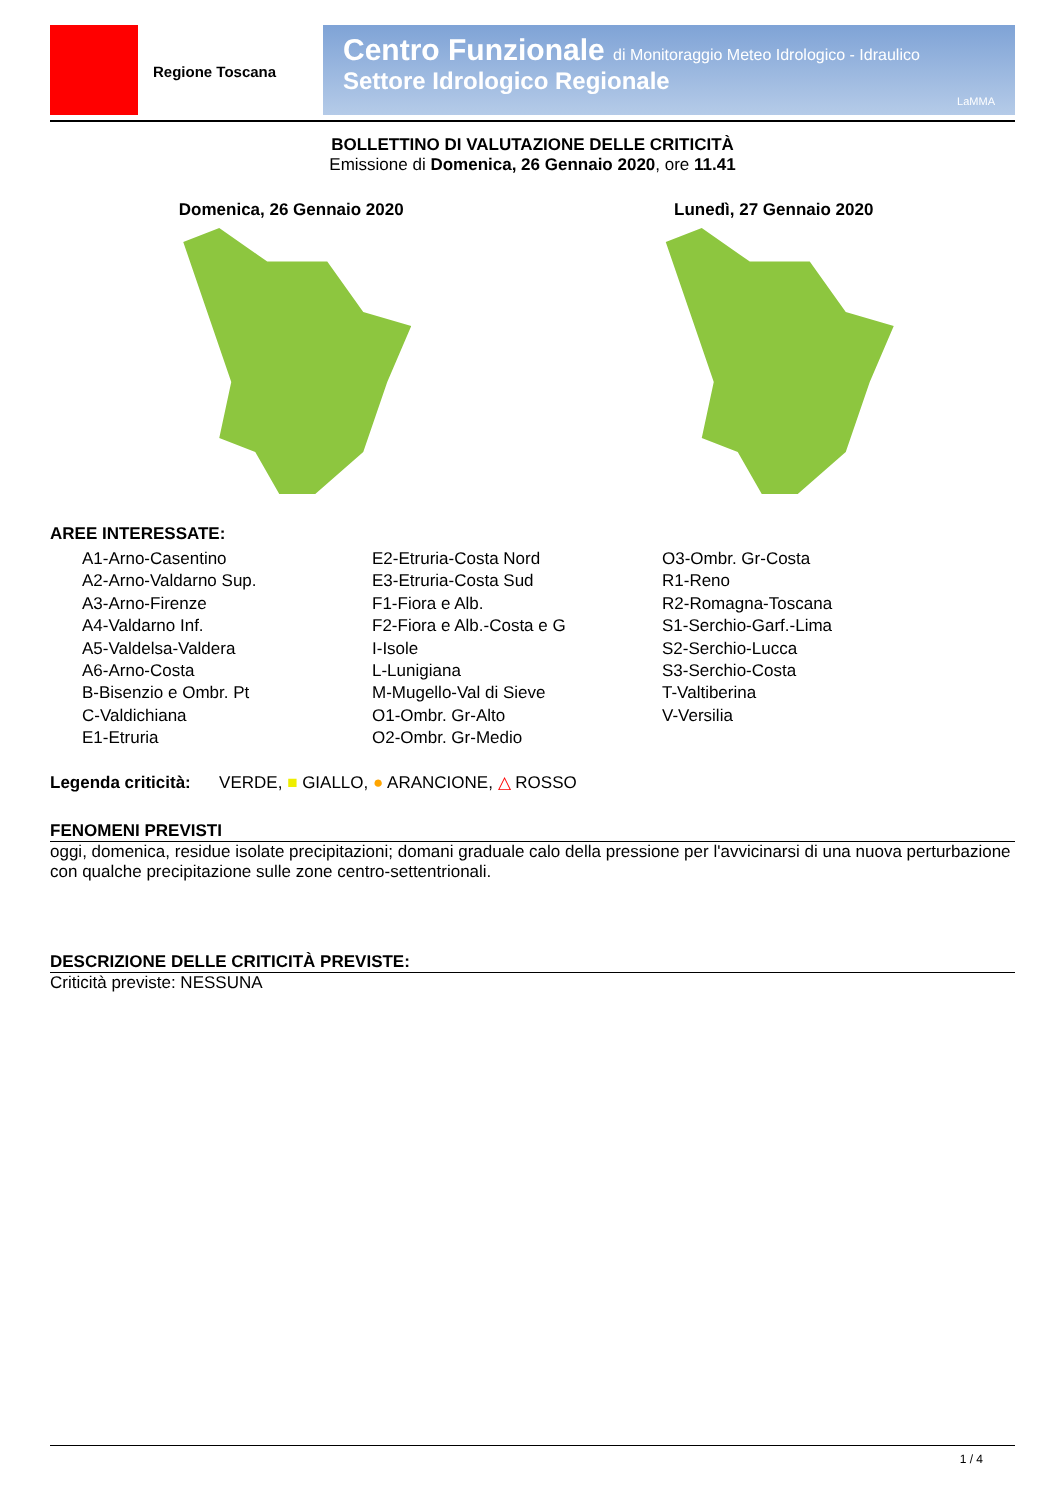Regione Toscana
Centro Funzionale di Monitoraggio Meteo Idrologico - Idraulico
Settore Idrologico Regionale
LaMMA
BOLLETTINO DI VALUTAZIONE DELLE CRITICITÀ
Emissione di Domenica, 26 Gennaio 2020, ore 11.41
Domenica, 26 Gennaio 2020 Lunedì, 27 Gennaio 2020
AREE INTERESSATE:
A1-Arno-Casentino
A2-Arno-Valdarno Sup.
A3-Arno-Firenze
A4-Valdarno Inf.
A5-Valdelsa-Valdera
A6-Arno-Costa
B-Bisenzio e Ombr. Pt
C-Valdichiana
E1-Etruria
E2-Etruria-Costa Nord
E3-Etruria-Costa Sud
F1-Fiora e Alb.
F2-Fiora e Alb.-Costa e G
I-Isole
L-Lunigiana
M-Mugello-Val di Sieve
O1-Ombr. Gr-Alto
O2-Ombr. Gr-Medio
O3-Ombr. Gr-Costa
R1-Reno
R2-Romagna-Toscana
S1-Serchio-Garf.-Lima
S2-Serchio-Lucca
S3-Serchio-Costa
T-Valtiberina
V-Versilia
Legenda criticità: VERDE, ■ GIALLO, ● ARANCIONE, △ ROSSO
FENOMENI PREVISTI
oggi, domenica, residue isolate precipitazioni; domani graduale calo della pressione per l'avvicinarsi di una nuova perturbazione con qualche precipitazione sulle zone centro-settentrionali.
DESCRIZIONE DELLE CRITICITÀ PREVISTE:
Criticità previste: NESSUNA
1 / 4